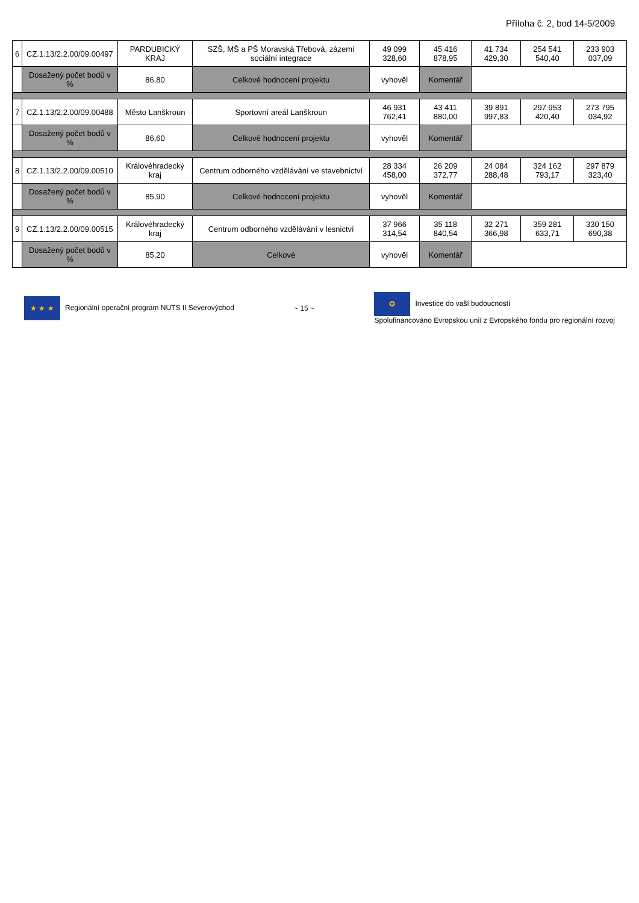Příloha č. 2, bod 14-5/2009
| 6 | CZ.1.13/2.2.00/09.00497 | PARDUBICKÝ KRAJ | SZŠ, MŠ a PŠ Moravská Třebová, zázemí sociální integrace | 49 099 328,60 | 45 416 878,95 | 41 734 429,30 | 254 541 540,40 | 233 903 037,09 |
| | Dosažený počet bodů v % | 86,80 | Celkové hodnocení projektu | vyhověl | Komentář | | | |
| 7 | CZ.1.13/2.2.00/09.00488 | Město Lanškroun | Sportovní areál Lanškroun | 46 931 762,41 | 43 411 880,00 | 39 891 997,83 | 297 953 420,40 | 273 795 034,92 |
| | Dosažený počet bodů v % | 86,60 | Celkové hodnocení projektu | vyhověl | Komentář | | | |
| 8 | CZ.1.13/2.2.00/09.00510 | Královéhradecký kraj | Centrum odborného vzdělávání ve stavebnictví | 28 334 458,00 | 26 209 372,77 | 24 084 288,48 | 324 162 793,17 | 297 879 323,40 |
| | Dosažený počet bodů v % | 85,90 | Celkové hodnocení projektu | vyhověl | Komentář | | | |
| 9 | CZ.1.13/2.2.00/09.00515 | Královéhradecký kraj | Centrum odborného vzdělávání v lesnictví | 37 966 314,54 | 35 118 840,54 | 32 271 366,98 | 359 281 633,71 | 330 150 690,38 |
| | Dosažený počet bodů v % | 85,20 | Celkové | vyhověl | Komentář | | | |
★ ★ ★ Regionální operační program NUTS II Severovýchod
~ 15 ~
✪ Investice do vaší budoucnosti
Spolufinancováno Evropskou unií z Evropského fondu pro regionální rozvoj